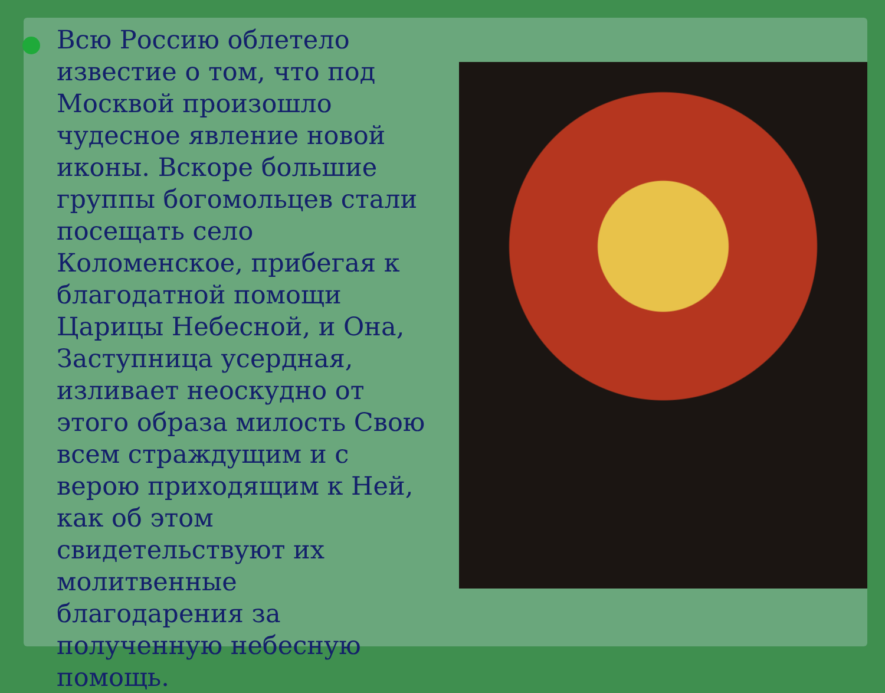Всю Россию облетело известие о том, что под Москвой произошло чудесное явление новой иконы. Вскоре большие группы богомольцев стали посещать село Коломенское, прибегая к благодатной помощи Царицы Небесной, и Она, Заступница усердная, изливает неоскудно от этого образа милость Свою всем страждущим и с верою приходящим к Ней, как об этом свидетельствуют их молитвенные благодарения за полученную небесную помощь.